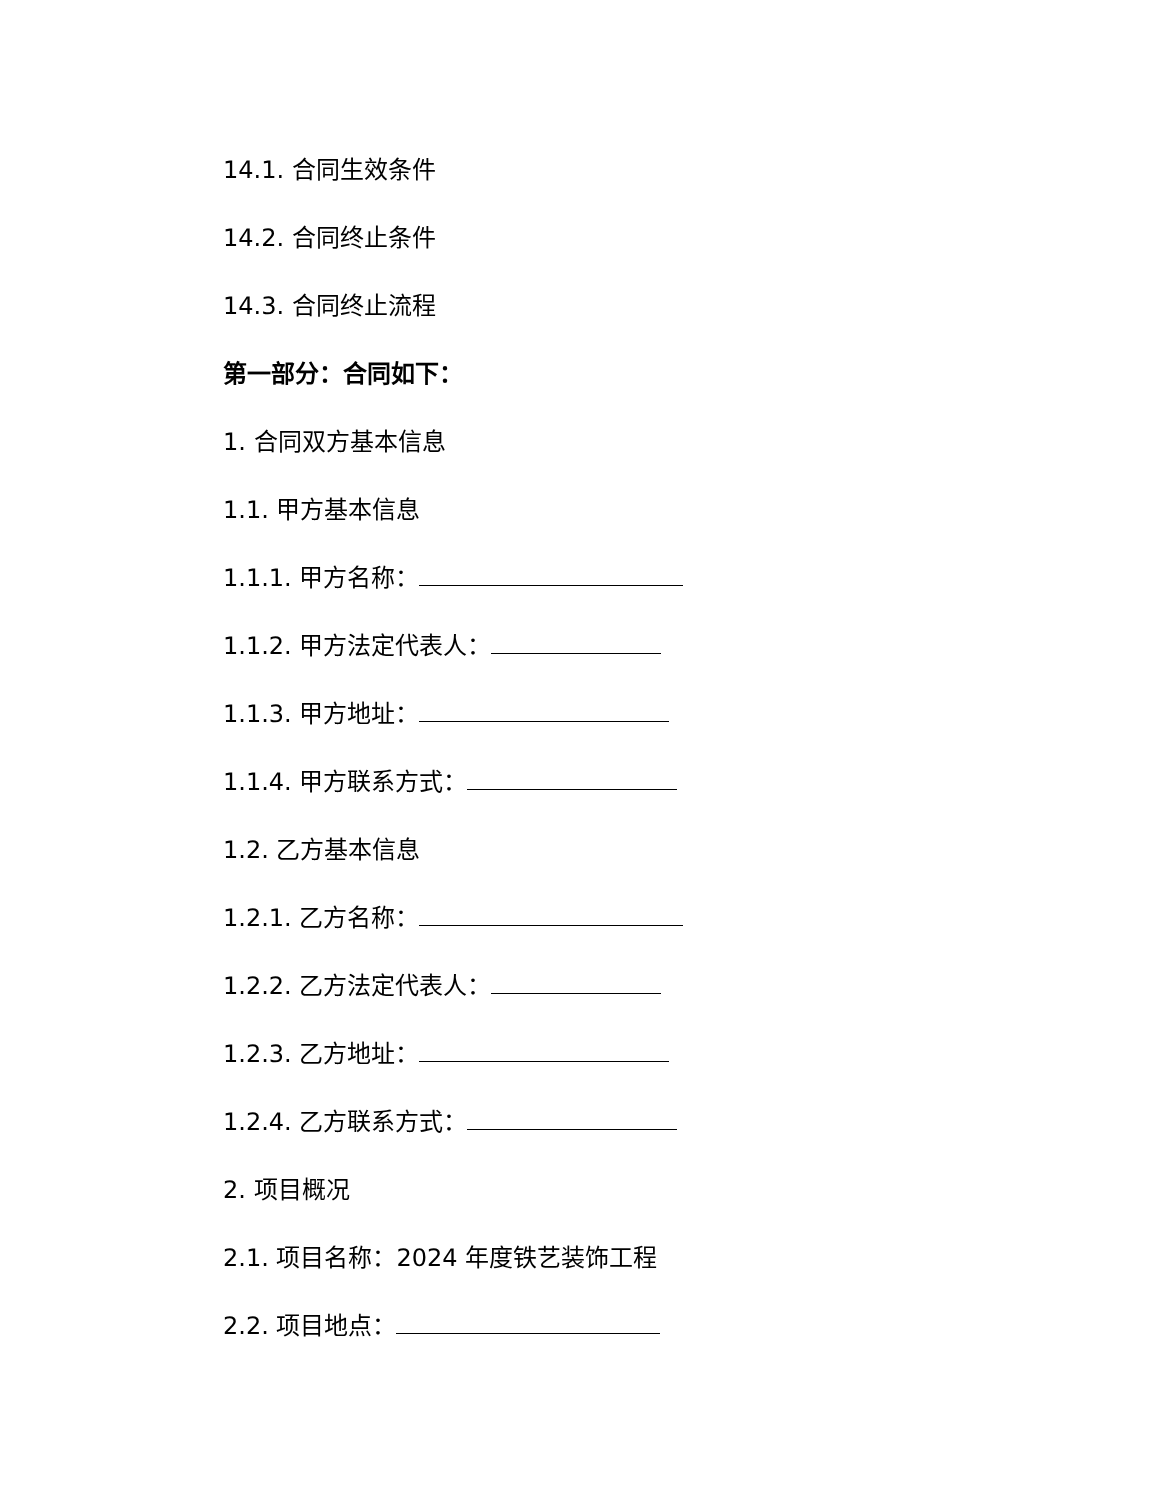14.1. 合同生效条件
14.2. 合同终止条件
14.3. 合同终止流程
第一部分：合同如下：
1. 合同双方基本信息
1.1. 甲方基本信息
1.1.1. 甲方名称：
1.1.2. 甲方法定代表人：
1.1.3. 甲方地址：
1.1.4. 甲方联系方式：
1.2. 乙方基本信息
1.2.1. 乙方名称：
1.2.2. 乙方法定代表人：
1.2.3. 乙方地址：
1.2.4. 乙方联系方式：
2. 项目概况
2.1. 项目名称：2024 年度铁艺装饰工程
2.2. 项目地点：